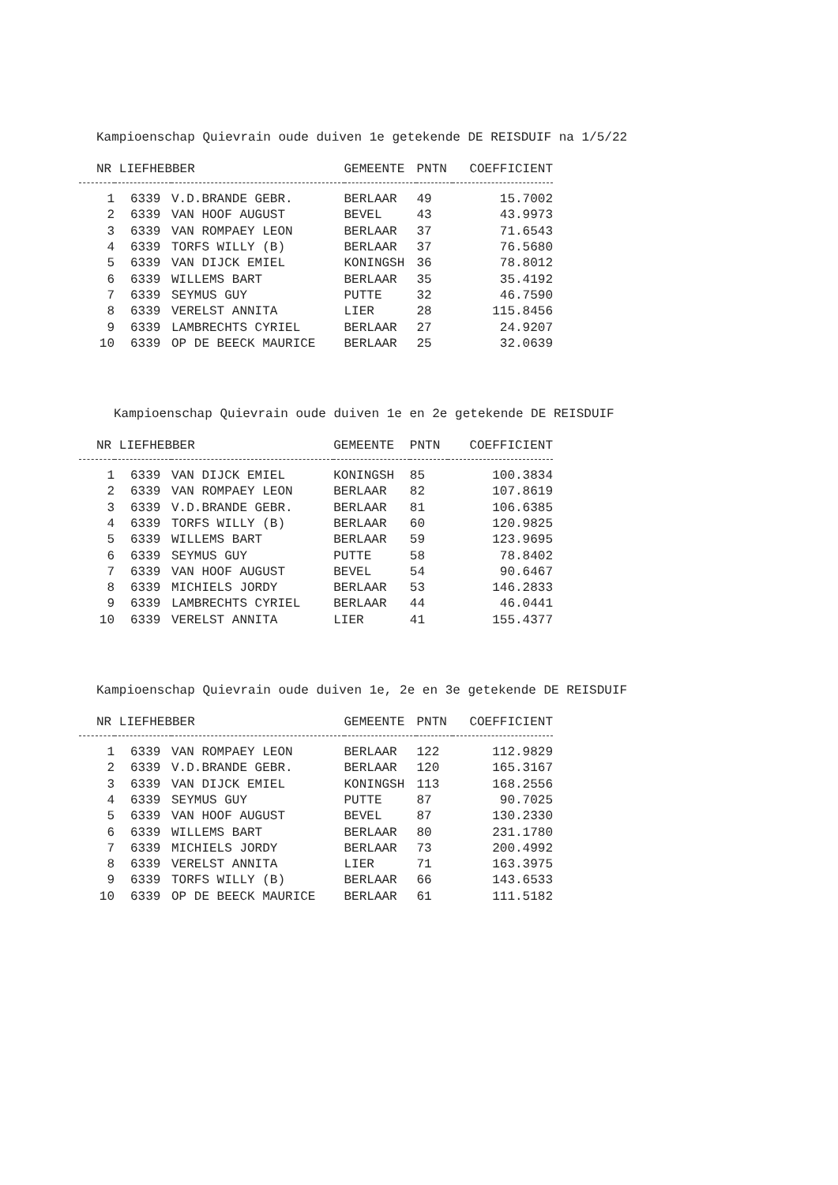Kampioenschap Quievrain oude duiven 1e getekende DE REISDUIF na 1/5/22
| NR LIEFHEBBER | | | GEMEENTE | PNTN | COEFFICIENT |
| --- | --- | --- | --- | --- | --- |
| 1 | 6339 | V.D.BRANDE GEBR. | BERLAAR | 49 | 15.7002 |
| 2 | 6339 | VAN HOOF AUGUST | BEVEL | 43 | 43.9973 |
| 3 | 6339 | VAN ROMPAEY LEON | BERLAAR | 37 | 71.6543 |
| 4 | 6339 | TORFS WILLY (B) | BERLAAR | 37 | 76.5680 |
| 5 | 6339 | VAN DIJCK EMIEL | KONINGSH | 36 | 78.8012 |
| 6 | 6339 | WILLEMS BART | BERLAAR | 35 | 35.4192 |
| 7 | 6339 | SEYMUS GUY | PUTTE | 32 | 46.7590 |
| 8 | 6339 | VERELST ANNITA | LIER | 28 | 115.8456 |
| 9 | 6339 | LAMBRECHTS CYRIEL | BERLAAR | 27 | 24.9207 |
| 10 | 6339 | OP DE BEECK MAURICE | BERLAAR | 25 | 32.0639 |
Kampioenschap Quievrain oude duiven 1e en 2e getekende DE REISDUIF
| NR LIEFHEBBER | | | GEMEENTE | PNTN | COEFFICIENT |
| --- | --- | --- | --- | --- | --- |
| 1 | 6339 | VAN DIJCK EMIEL | KONINGSH | 85 | 100.3834 |
| 2 | 6339 | VAN ROMPAEY LEON | BERLAAR | 82 | 107.8619 |
| 3 | 6339 | V.D.BRANDE GEBR. | BERLAAR | 81 | 106.6385 |
| 4 | 6339 | TORFS WILLY (B) | BERLAAR | 60 | 120.9825 |
| 5 | 6339 | WILLEMS BART | BERLAAR | 59 | 123.9695 |
| 6 | 6339 | SEYMUS GUY | PUTTE | 58 | 78.8402 |
| 7 | 6339 | VAN HOOF AUGUST | BEVEL | 54 | 90.6467 |
| 8 | 6339 | MICHIELS JORDY | BERLAAR | 53 | 146.2833 |
| 9 | 6339 | LAMBRECHTS CYRIEL | BERLAAR | 44 | 46.0441 |
| 10 | 6339 | VERELST ANNITA | LIER | 41 | 155.4377 |
Kampioenschap Quievrain oude duiven 1e, 2e en 3e getekende DE REISDUIF
| NR LIEFHEBBER | | | GEMEENTE | PNTN | COEFFICIENT |
| --- | --- | --- | --- | --- | --- |
| 1 | 6339 | VAN ROMPAEY LEON | BERLAAR | 122 | 112.9829 |
| 2 | 6339 | V.D.BRANDE GEBR. | BERLAAR | 120 | 165.3167 |
| 3 | 6339 | VAN DIJCK EMIEL | KONINGSH | 113 | 168.2556 |
| 4 | 6339 | SEYMUS GUY | PUTTE | 87 | 90.7025 |
| 5 | 6339 | VAN HOOF AUGUST | BEVEL | 87 | 130.2330 |
| 6 | 6339 | WILLEMS BART | BERLAAR | 80 | 231.1780 |
| 7 | 6339 | MICHIELS JORDY | BERLAAR | 73 | 200.4992 |
| 8 | 6339 | VERELST ANNITA | LIER | 71 | 163.3975 |
| 9 | 6339 | TORFS WILLY (B) | BERLAAR | 66 | 143.6533 |
| 10 | 6339 | OP DE BEECK MAURICE | BERLAAR | 61 | 111.5182 |